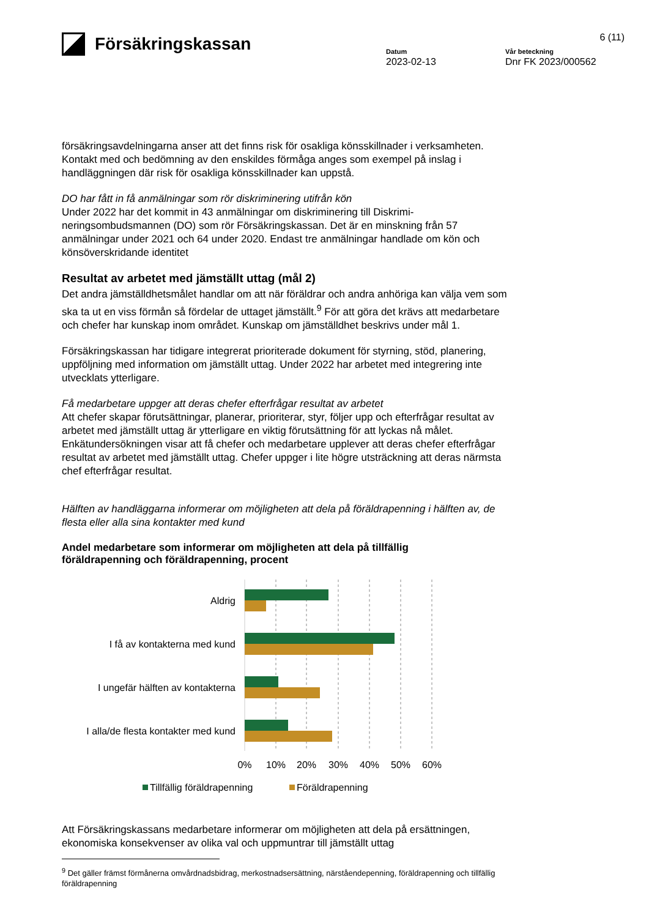Försäkringskassan
6 (11)
Datum
2023-02-13
Vår beteckning
Dnr FK 2023/000562
försäkringsavdelningarna anser att det finns risk för osakliga könsskillnader i verksamheten. Kontakt med och bedömning av den enskildes förmåga anges som exempel på inslag i handläggningen där risk för osakliga könsskillnader kan uppstå.
DO har fått in få anmälningar som rör diskriminering utifrån kön
Under 2022 har det kommit in 43 anmälningar om diskriminering till Diskrimi-neringsombudsmannen (DO) som rör Försäkringskassan. Det är en minskning från 57 anmälningar under 2021 och 64 under 2020. Endast tre anmälningar handlade om kön och könsöverskridande identitet
Resultat av arbetet med jämställt uttag (mål 2)
Det andra jämställdhetsmålet handlar om att när föräldrar och andra anhöriga kan välja vem som ska ta ut en viss förmån så fördelar de uttaget jämställt.<sup>9</sup> För att göra det krävs att medarbetare och chefer har kunskap inom området. Kunskap om jämställdhet beskrivs under mål 1.
Försäkringskassan har tidigare integrerat prioriterade dokument för styrning, stöd, planering, uppföljning med information om jämställt uttag. Under 2022 har arbetet med integrering inte utvecklats ytterligare.
Få medarbetare uppger att deras chefer efterfrågar resultat av arbetet
Att chefer skapar förutsättningar, planerar, prioriterar, styr, följer upp och efterfrågar resultat av arbetet med jämställt uttag är ytterligare en viktig förutsättning för att lyckas nå målet. Enkätundersökningen visar att få chefer och medarbetare upplever att deras chefer efterfrågar resultat av arbetet med jämställt uttag. Chefer uppger i lite högre utsträckning att deras närmsta chef efterfrågar resultat.
Hälften av handläggarna informerar om möjligheten att dela på föräldrapenning i hälften av, de flesta eller alla sina kontakter med kund
Andel medarbetare som informerar om möjligheten att dela på tillfällig föräldrapenning och föräldrapenning, procent
Aldrig
I få av kontakterna med kund
I ungefär hälften av kontakterna
I alla/de flesta kontakter med kund
0%
10%
20%
30%
40%
50%
60%
Tillfällig föräldrapenning
Föräldrapenning
Att Försäkringskassans medarbetare informerar om möjligheten att dela på ersättningen, ekonomiska konsekvenser av olika val och uppmuntrar till jämställt uttag
<sup>9</sup> Det gäller främst förmånerna omvårdnadsbidrag, merkostnadsersättning, närståendepenning, föräldrapenning och tillfällig föräldrapenning